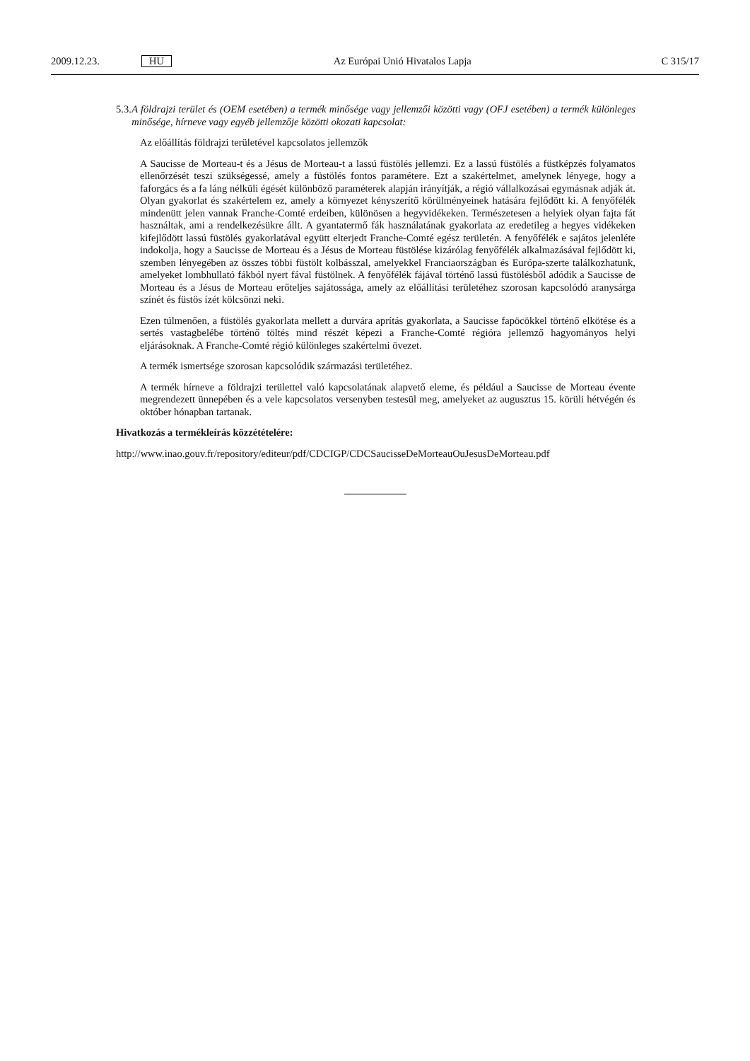2009.12.23. HU Az Európai Unió Hivatalos Lapja C 315/17
5.3.
A földrajzi terület és (OEM esetében) a termék minősége vagy jellemzői közötti vagy (OFJ esetében) a termék különleges minősége, hírneve vagy egyéb jellemzője közötti okozati kapcsolat:
Az előállítás földrajzi területével kapcsolatos jellemzők
A Saucisse de Morteau-t és a Jésus de Morteau-t a lassú füstölés jellemzi. Ez a lassú füstölés a füstképzés folyamatos ellenőrzését teszi szükségessé, amely a füstölés fontos paramétere. Ezt a szakértelmet, amelynek lényege, hogy a faforgács és a fa láng nélküli égését különböző paraméterek alapján irányítják, a régió vállalkozásai egymásnak adják át. Olyan gyakorlat és szakértelem ez, amely a környezet kényszerítő körülményeinek hatására fejlődött ki. A fenyőfélék mindenütt jelen vannak Franche-Comté erdeiben, különösen a hegyvidékeken. Természetesen a helyiek olyan fajta fát használtak, ami a rendelkezésükre állt. A gyantatermő fák használatának gyakorlata az eredetileg a hegyes vidékeken kifejlődött lassú füstölés gyakorlatával együtt elterjedt Franche-Comté egész területén. A fenyőfélék e sajátos jelenléte indokolja, hogy a Saucisse de Morteau és a Jésus de Morteau füstölése kizárólag fenyőfélék alkalmazásával fejlődött ki, szemben lényegében az összes többi füstölt kolbásszal, amelyekkel Franciaországban és Európa-szerte találkozhatunk, amelyeket lombhullató fákból nyert fával füstölnek. A fenyőfélék fájával történő lassú füstölésből adódik a Saucisse de Morteau és a Jésus de Morteau erőteljes sajátossága, amely az előállítási területéhez szorosan kapcsolódó aranysárga színét és füstös ízét kölcsönzi neki.
Ezen túlmenően, a füstölés gyakorlata mellett a durvára aprítás gyakorlata, a Saucisse fapöcökkel történő elkötése és a sertés vastagbelébe történő töltés mind részét képezi a Franche-Comté régióra jellemző hagyományos helyi eljárásoknak. A Franche-Comté régió különleges szakértelmi övezet.
A termék ismertsége szorosan kapcsolódik származási területéhez.
A termék hírneve a földrajzi területtel való kapcsolatának alapvető eleme, és például a Saucisse de Morteau évente megrendezett ünnepében és a vele kapcsolatos versenyben testesül meg, amelyeket az augusztus 15. körüli hétvégén és október hónapban tartanak.
Hivatkozás a termékleírás közzétételére:
http://www.inao.gouv.fr/repository/editeur/pdf/CDCIGP/CDCSaucisseDeMorteauOuJesusDeMorteau.pdf